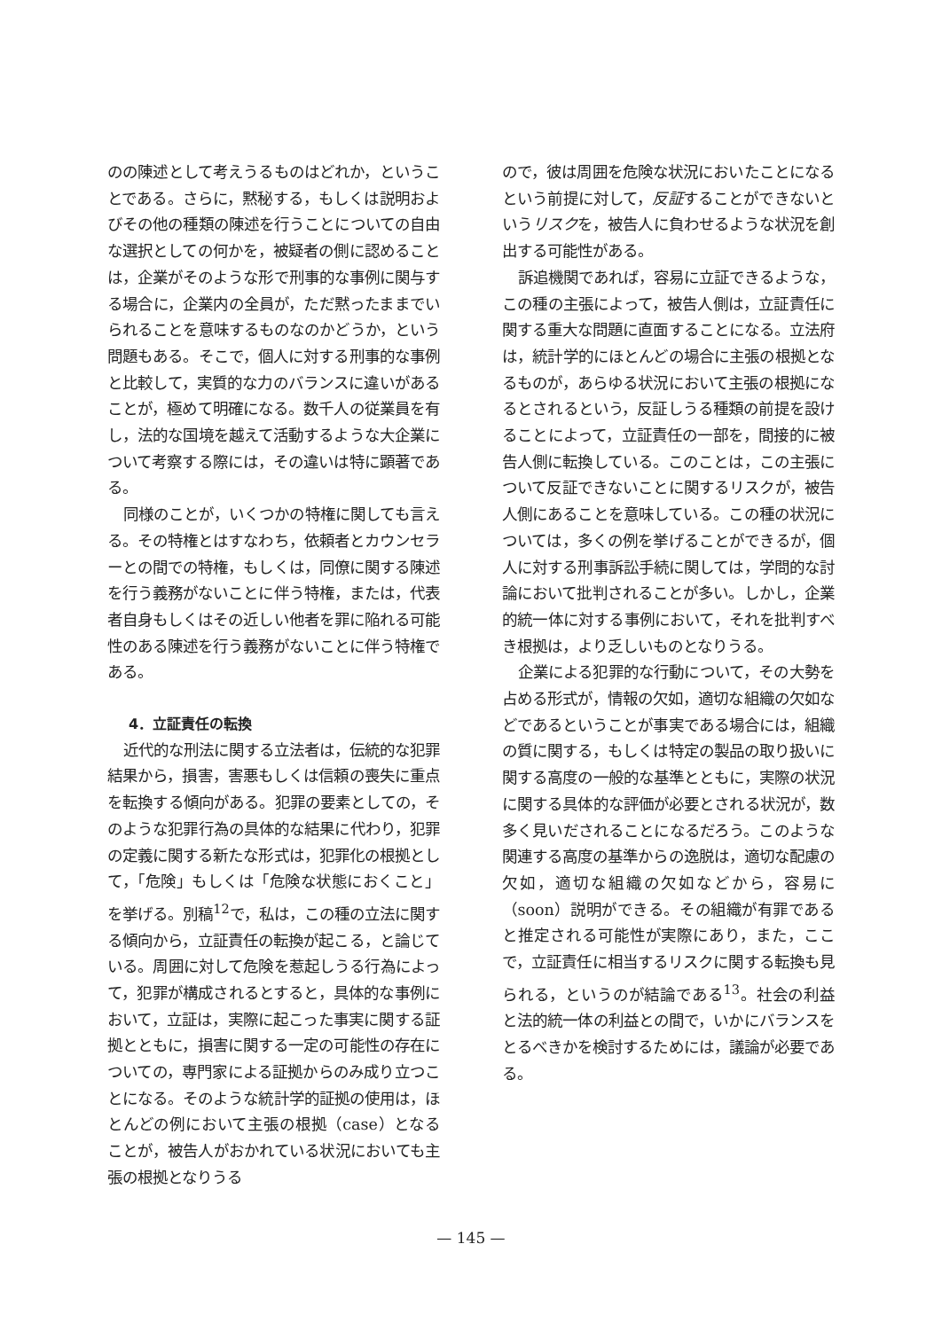のの陳述として考えうるものはどれか，ということである。さらに，黙秘する，もしくは説明およびその他の種類の陳述を行うことについての自由な選択としての何かを，被疑者の側に認めることは，企業がそのような形で刑事的な事例に関与する場合に，企業内の全員が，ただ黙ったままでいられることを意味するものなのかどうか，という問題もある。そこで，個人に対する刑事的な事例と比較して，実質的な力のバランスに違いがあることが，極めて明確になる。数千人の従業員を有し，法的な国境を越えて活動するような大企業について考察する際には，その違いは特に顕著である。
同様のことが，いくつかの特権に関しても言える。その特権とはすなわち，依頼者とカウンセラーとの間での特権，もしくは，同僚に関する陳述を行う義務がないことに伴う特権，または，代表者自身もしくはその近しい他者を罪に陥れる可能性のある陳述を行う義務がないことに伴う特権である。
4．立証責任の転換
近代的な刑法に関する立法者は，伝統的な犯罪結果から，損害，害悪もしくは信頼の喪失に重点を転換する傾向がある。犯罪の要素としての，そのような犯罪行為の具体的な結果に代わり，犯罪の定義に関する新たな形式は，犯罪化の根拠として，「危険」もしくは「危険な状態におくこと」を挙げる。別稿<sup>12</sup>で，私は，この種の立法に関する傾向から，立証責任の転換が起こる，と論じている。周囲に対して危険を惹起しうる行為によって，犯罪が構成されるとすると，具体的な事例において，立証は，実際に起こった事実に関する証拠とともに，損害に関する一定の可能性の存在についての，専門家による証拠からのみ成り立つことになる。そのような統計学的証拠の使用は，ほとんどの例において主張の根拠（case）となることが，被告人がおかれている状況においても主張の根拠となりうる
ので，彼は周囲を危険な状況においたことになるという前提に対して，反証することができないというリスクを，被告人に負わせるような状況を創出する可能性がある。
訴追機関であれば，容易に立証できるような，この種の主張によって，被告人側は，立証責任に関する重大な問題に直面することになる。立法府は，統計学的にほとんどの場合に主張の根拠となるものが，あらゆる状況において主張の根拠になるとされるという，反証しうる種類の前提を設けることによって，立証責任の一部を，間接的に被告人側に転換している。このことは，この主張について反証できないことに関するリスクが，被告人側にあることを意味している。この種の状況については，多くの例を挙げることができるが，個人に対する刑事訴訟手続に関しては，学問的な討論において批判されることが多い。しかし，企業的統一体に対する事例において，それを批判すべき根拠は，より乏しいものとなりうる。
企業による犯罪的な行動について，その大勢を占める形式が，情報の欠如，適切な組織の欠如などであるということが事実である場合には，組織の質に関する，もしくは特定の製品の取り扱いに関する高度の一般的な基準とともに，実際の状況に関する具体的な評価が必要とされる状況が，数多く見いだされることになるだろう。このような関連する高度の基準からの逸脱は，適切な配慮の欠如，適切な組織の欠如などから，容易に（soon）説明ができる。その組織が有罪であると推定される可能性が実際にあり，また，ここで，立証責任に相当するリスクに関する転換も見られる，というのが結論である<sup>13</sup>。社会の利益と法的統一体の利益との間で，いかにバランスをとるべきかを検討するためには，議論が必要である。
— 145 —